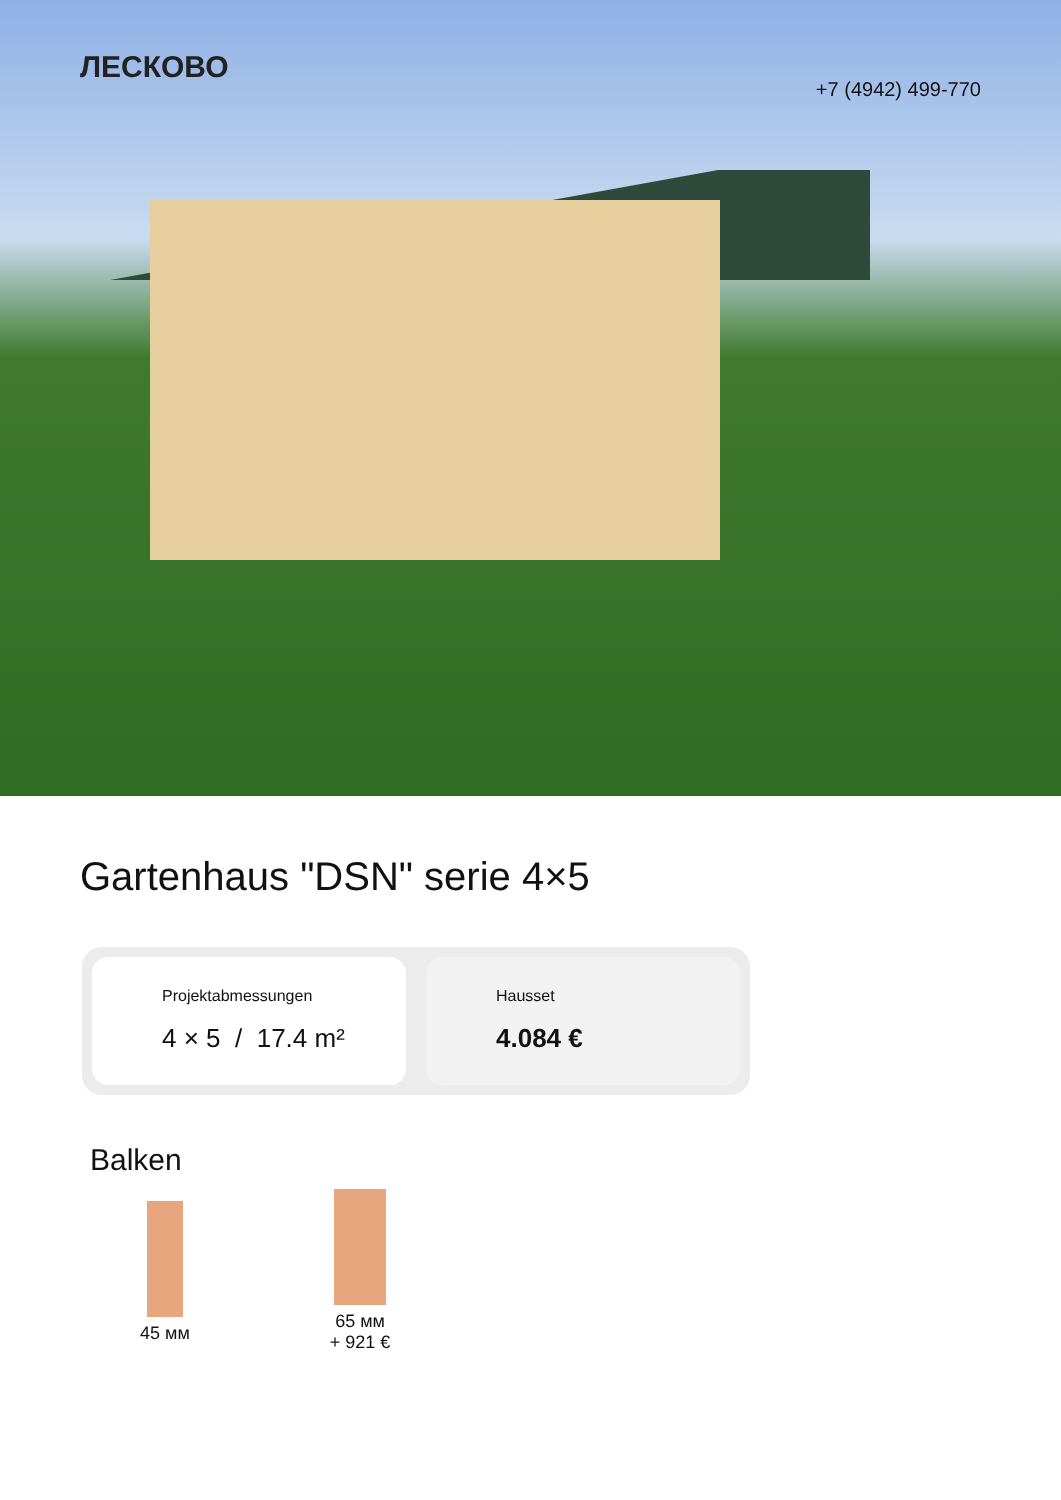ЛЕСКОВО
+7 (4942) 499-770
Gartenhaus "DSN" serie 4×5
Projektabmessungen
4 × 5 / 17.4 m²
Hausset
4.084 €
Balken
45 мм
65 мм
+ 921 €